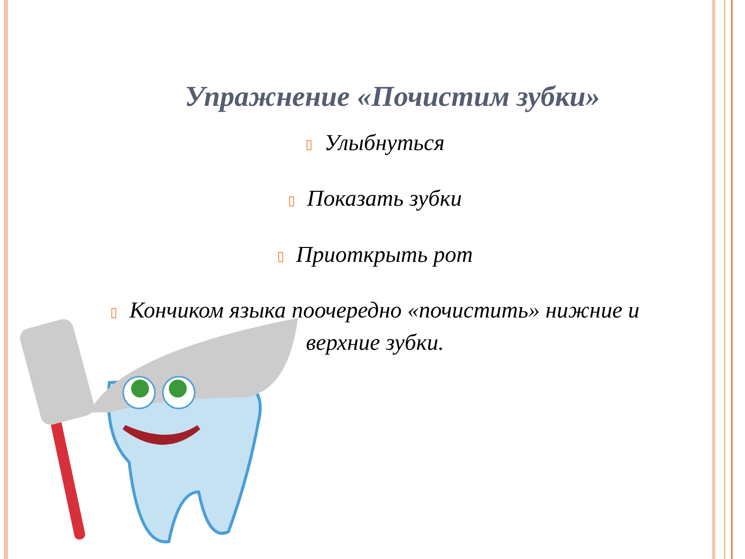Упражнение «Почистим зубки»
▯ Улыбнуться
▯ Показать зубки
▯ Приоткрыть рот
▯ Кончиком языка поочередно «почистить» нижние и верхние зубки.